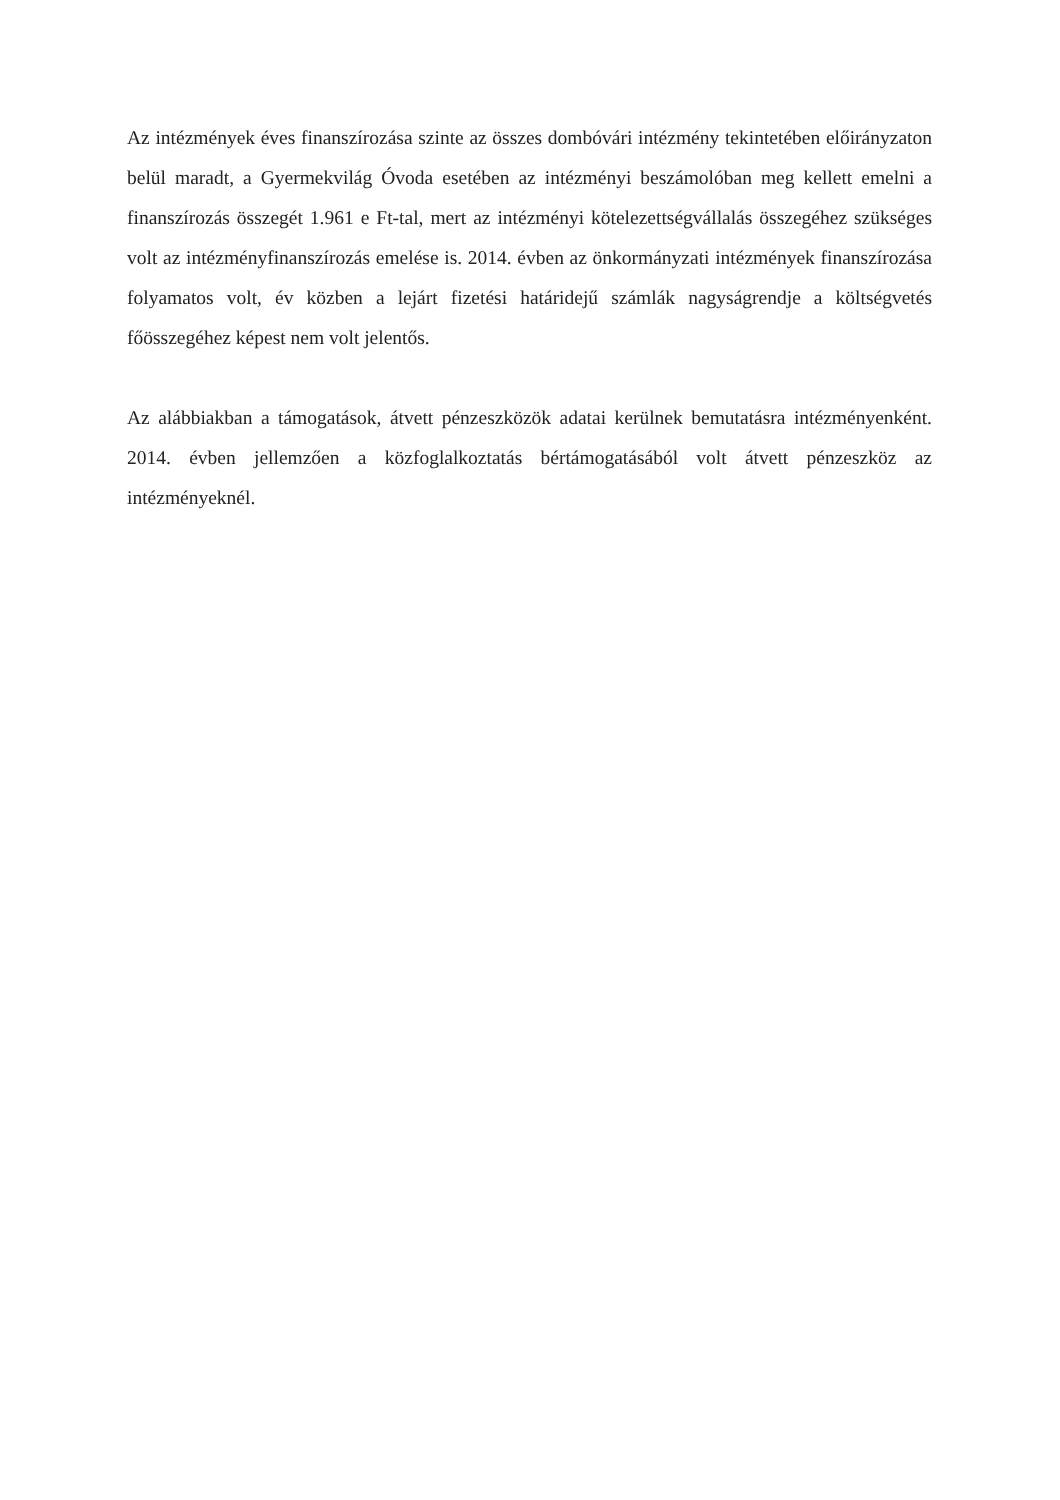Az intézmények éves finanszírozása szinte az összes dombóvári intézmény tekintetében előirányzaton belül maradt, a Gyermekvilág Óvoda esetében az intézményi beszámolóban meg kellett emelni a finanszírozás összegét 1.961 e Ft-tal, mert az intézményi kötelezettségvállalás összegéhez szükséges volt az intézményfinanszírozás emelése is. 2014. évben az önkormányzati intézmények finanszírozása folyamatos volt, év közben a lejárt fizetési határidejű számlák nagyságrendje a költségvetés főösszegéhez képest nem volt jelentős.
Az alábbiakban a támogatások, átvett pénzeszközök adatai kerülnek bemutatásra intézményenként. 2014. évben jellemzően a közfoglalkoztatás bértámogatásából volt átvett pénzeszköz az intézményeknél.